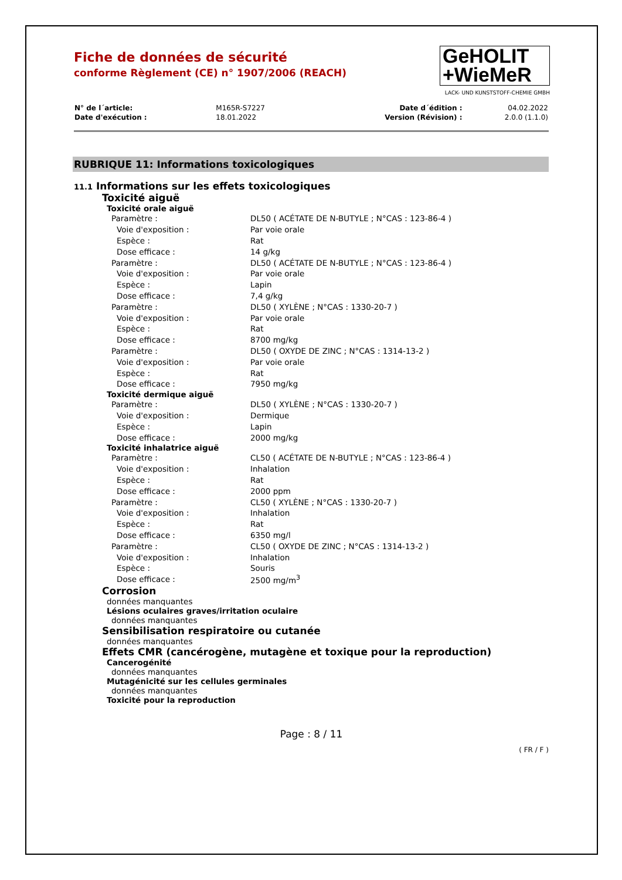Fiche de données de sécurité
conforme Règlement (CE) n° 1907/2006 (REACH)
GeHOLIT
+WieMeR
LACK- UND KUNSTSTOFF-CHEMIE GMBH
| N° de l´article: | M165R-S7227 | Date d´édition : | 04.02.2022 |
| Date d'exécution : | 18.01.2022 | Version (Révision) : | 2.0.0 (1.1.0) |
RUBRIQUE 11: Informations toxicologiques
11.1 Informations sur les effets toxicologiques
Toxicité aiguë
Toxicité orale aiguë
| Paramètre : | DL50 ( ACÉTATE DE N-BUTYLE ; N°CAS : 123-86-4 ) |
| Voie d'exposition : | Par voie orale |
| Espèce : | Rat |
| Dose efficace : | 14 g/kg |
| Paramètre : | DL50 ( ACÉTATE DE N-BUTYLE ; N°CAS : 123-86-4 ) |
| Voie d'exposition : | Par voie orale |
| Espèce : | Lapin |
| Dose efficace : | 7,4 g/kg |
| Paramètre : | DL50 ( XYLÈNE ; N°CAS : 1330-20-7 ) |
| Voie d'exposition : | Par voie orale |
| Espèce : | Rat |
| Dose efficace : | 8700 mg/kg |
| Paramètre : | DL50 ( OXYDE DE ZINC ; N°CAS : 1314-13-2 ) |
| Voie d'exposition : | Par voie orale |
| Espèce : | Rat |
| Dose efficace : | 7950 mg/kg |
Toxicité dermique aiguë
| Paramètre : | DL50 ( XYLÈNE ; N°CAS : 1330-20-7 ) |
| Voie d'exposition : | Dermique |
| Espèce : | Lapin |
| Dose efficace : | 2000 mg/kg |
Toxicité inhalatrice aiguë
| Paramètre : | CL50 ( ACÉTATE DE N-BUTYLE ; N°CAS : 123-86-4 ) |
| Voie d'exposition : | Inhalation |
| Espèce : | Rat |
| Dose efficace : | 2000 ppm |
| Paramètre : | CL50 ( XYLÈNE ; N°CAS : 1330-20-7 ) |
| Voie d'exposition : | Inhalation |
| Espèce : | Rat |
| Dose efficace : | 6350 mg/l |
| Paramètre : | CL50 ( OXYDE DE ZINC ; N°CAS : 1314-13-2 ) |
| Voie d'exposition : | Inhalation |
| Espèce : | Souris |
| Dose efficace : | 2500 mg/m<sup>3</sup> |
Corrosion
données manquantes
Lésions oculaires graves/irritation oculaire
données manquantes
Sensibilisation respiratoire ou cutanée
données manquantes
Effets CMR (cancérogène, mutagène et toxique pour la reproduction)
Cancerogénité
données manquantes
Mutagénicité sur les cellules germinales
données manquantes
Toxicité pour la reproduction
Page : 8 / 11
( FR / F )